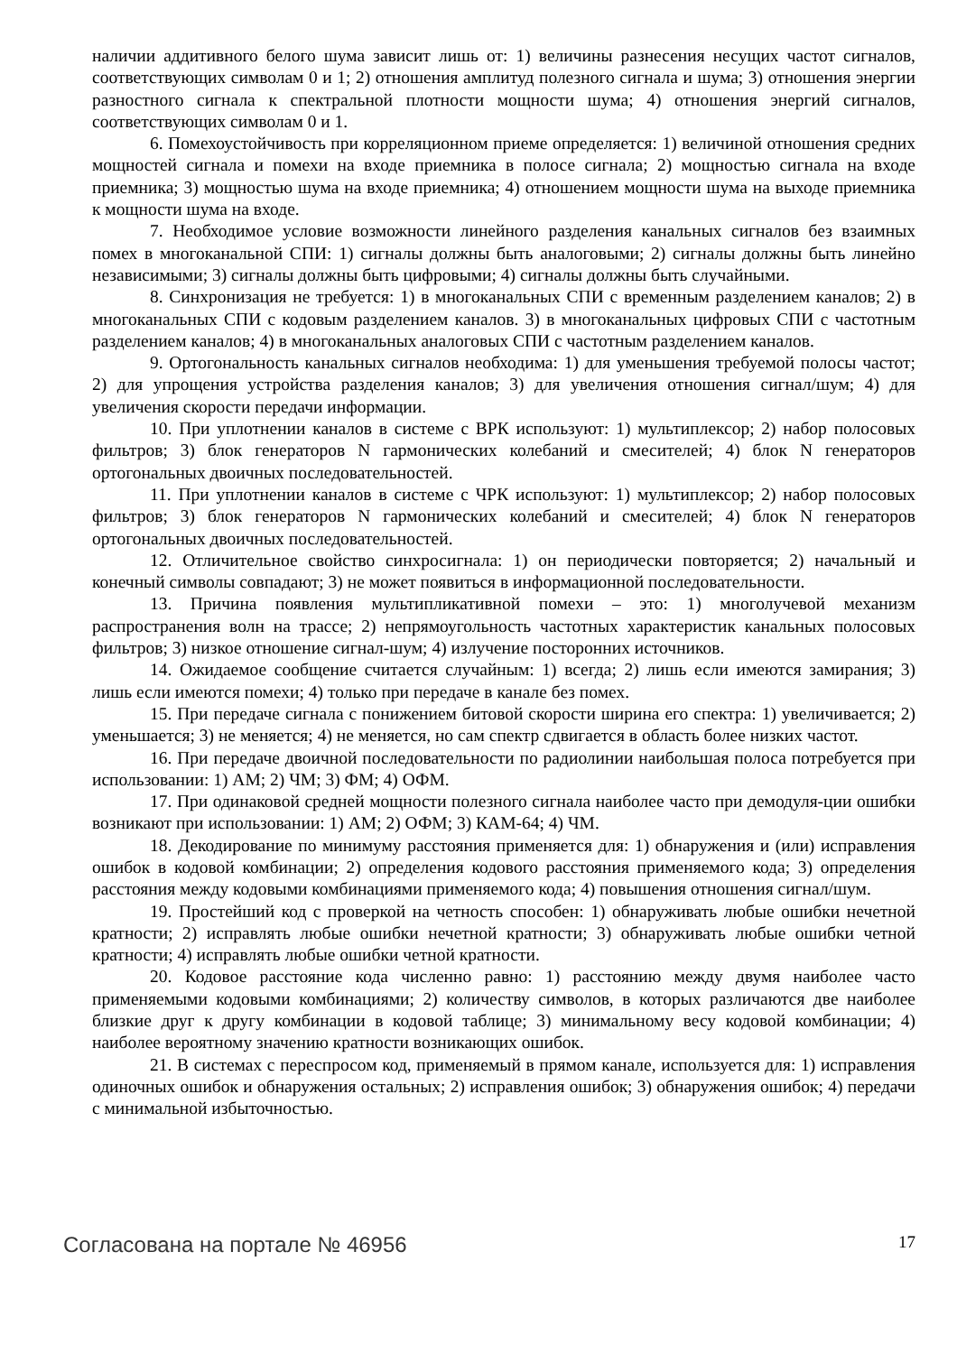наличии аддитивного белого шума зависит лишь от: 1) величины разнесения несущих частот сигналов, соответствующих символам 0 и 1; 2) отношения амплитуд полезного сигнала и шума; 3) отношения энергии разностного сигнала к спектральной плотности мощности шума; 4) отношения энергий сигналов, соответствующих символам 0 и 1.
6. Помехоустойчивость при корреляционном приеме определяется: 1) величиной отношения средних мощностей сигнала и помехи на входе приемника в полосе сигнала; 2) мощностью сигнала на входе приемника; 3) мощностью шума на входе приемника; 4) отношением мощности шума на выходе приемника к мощности шума на входе.
7. Необходимое условие возможности линейного разделения канальных сигналов без взаимных помех в многоканальной СПИ: 1) сигналы должны быть аналоговыми; 2) сигналы должны быть линейно независимыми; 3) сигналы должны быть цифровыми; 4) сигналы должны быть случайными.
8. Синхронизация не требуется: 1) в многоканальных СПИ с временным разделением каналов; 2) в многоканальных СПИ с кодовым разделением каналов. 3) в многоканальных цифровых СПИ с частотным разделением каналов; 4) в многоканальных аналоговых СПИ с частотным разделением каналов.
9. Ортогональность канальных сигналов необходима: 1) для уменьшения требуемой полосы частот; 2) для упрощения устройства разделения каналов; 3) для увеличения отношения сигнал/шум; 4) для увеличения скорости передачи информации.
10. При уплотнении каналов в системе с ВРК используют: 1) мультиплексор; 2) набор полосовых фильтров; 3) блок генераторов N гармонических колебаний и смесителей; 4) блок N генераторов ортогональных двоичных последовательностей.
11. При уплотнении каналов в системе с ЧРК используют: 1) мультиплексор; 2) набор полосовых фильтров; 3) блок генераторов N гармонических колебаний и смесителей; 4) блок N генераторов ортогональных двоичных последовательностей.
12. Отличительное свойство синхросигнала: 1) он периодически повторяется; 2) начальный и конечный символы совпадают; 3) не может появиться в информационной последовательности.
13. Причина появления мультипликативной помехи – это: 1) многолучевой механизм распространения волн на трассе; 2) непрямоугольность частотных характеристик канальных полосовых фильтров; 3) низкое отношение сигнал-шум; 4) излучение посторонних источников.
14. Ожидаемое сообщение считается случайным: 1) всегда; 2) лишь если имеются замирания; 3) лишь если имеются помехи; 4) только при передаче в канале без помех.
15. При передаче сигнала с понижением битовой скорости ширина его спектра: 1) увеличивается; 2) уменьшается; 3) не меняется; 4) не меняется, но сам спектр сдвигается в область более низких частот.
16. При передаче двоичной последовательности по радиолинии наибольшая полоса потребуется при использовании: 1) АМ; 2) ЧМ; 3) ФМ; 4) ОФМ.
17. При одинаковой средней мощности полезного сигнала наиболее часто при демодуля-ции ошибки возникают при использовании: 1) АМ; 2) ОФМ; 3) КАМ-64; 4) ЧМ.
18. Декодирование по минимуму расстояния применяется для: 1) обнаружения и (или) исправления ошибок в кодовой комбинации; 2) определения кодового расстояния применяемого кода; 3) определения расстояния между кодовыми комбинациями применяемого кода; 4) повышения отношения сигнал/шум.
19. Простейший код с проверкой на четность способен: 1) обнаруживать любые ошибки нечетной кратности; 2) исправлять любые ошибки нечетной кратности; 3) обнаруживать любые ошибки четной кратности; 4) исправлять любые ошибки четной кратности.
20. Кодовое расстояние кода численно равно: 1) расстоянию между двумя наиболее часто применяемыми кодовыми комбинациями; 2) количеству символов, в которых различаются две наиболее близкие друг к другу комбинации в кодовой таблице; 3) минимальному весу кодовой комбинации; 4) наиболее вероятному значению кратности возникающих ошибок.
21. В системах с переспросом код, применяемый в прямом канале, используется для: 1) исправления одиночных ошибок и обнаружения остальных; 2) исправления ошибок; 3) обнаружения ошибок; 4) передачи с минимальной избыточностью.
Согласована на портале № 46956 17